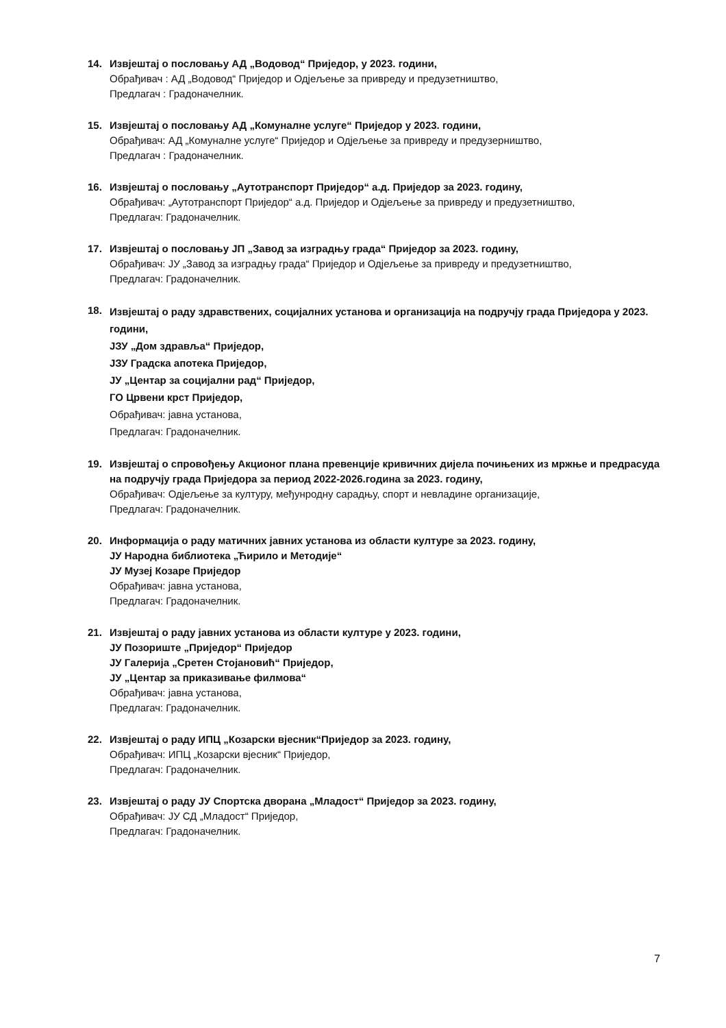14. Извјештај о пословању АД „Водовод“ Приједор, у 2023. години,
Обрађивач : АД „Водовод“ Приједор и Одјељење за привреду и предузетништво,
Предлагач : Градоначелник.
15. Извјештај о пословању АД „Комуналне услуге“ Приједор у 2023. години,
Обрађивач: АД „Комуналне услуге“ Приједор и Одјељење за привреду и предузерништво,
Предлагач : Градоначелник.
16. Извјештај о пословању „Аутотранспорт Приједор“ а.д. Приједор за 2023. годину,
Обрађивач: „Аутотранспорт Приједор“ а.д. Приједор и Одјељење за привреду и предузетништво,
Предлагач: Градоначелник.
17. Извјештај о пословању ЈП „Завод за изградњу града“ Приједор за 2023. годину,
Обрађивач: ЈУ „Завод за изградњу града“ Приједор и Одјељење за привреду и предузетништво,
Предлагач: Градоначелник.
18.
Извјештај о раду здравствених, социјалних установа и организација на подручју града Приједора у 2023. години,
ЈЗУ „Дом здравља“ Приједор,
ЈЗУ Градска апотека Приједор,
ЈУ „Центар за социјални рад“ Приједор,
ГО Црвени крст Приједор,
Обрађивач: јавна установа,
Предлагач: Градоначелник.
19. Извјештај о спровођењу Акционог плана превенције кривичних дијела почињених из мржње и предрасуда на подручју града Приједора за период 2022-2026.година за 2023. годину,
Обрађивач: Одјељење за културу, међунродну сарадњу, спорт и невладине организације,
Предлагач: Градоначелник.
20. Информација о раду матичних јавних установа из области културе за 2023. годину,
ЈУ Народна библиотека „Ћирило и Методије“
ЈУ Музеј Козаре Приједор
Обрађивач: јавна установа,
Предлагач: Градоначелник.
21. Извјештај о раду јавних установа из области културе у 2023. години,
ЈУ Позориште „Приједор“ Приједор
ЈУ Галерија „Сретен Стојановић“ Приједор,
ЈУ „Центар за приказивање филмова“
Обрађивач: јавна установа,
Предлагач: Градоначелник.
22. Извјештај о раду ИПЦ „Козарски вјесник“Приједор за 2023. годину,
Обрађивач: ИПЦ „Козарски вјесник“ Приједор,
Предлагач: Градоначелник.
23. Извјештај о раду ЈУ Спортска дворана „Младост“ Приједор за 2023. годину,
Обрађивач: ЈУ СД „Младост“ Приједор,
Предлагач: Градоначелник.
7